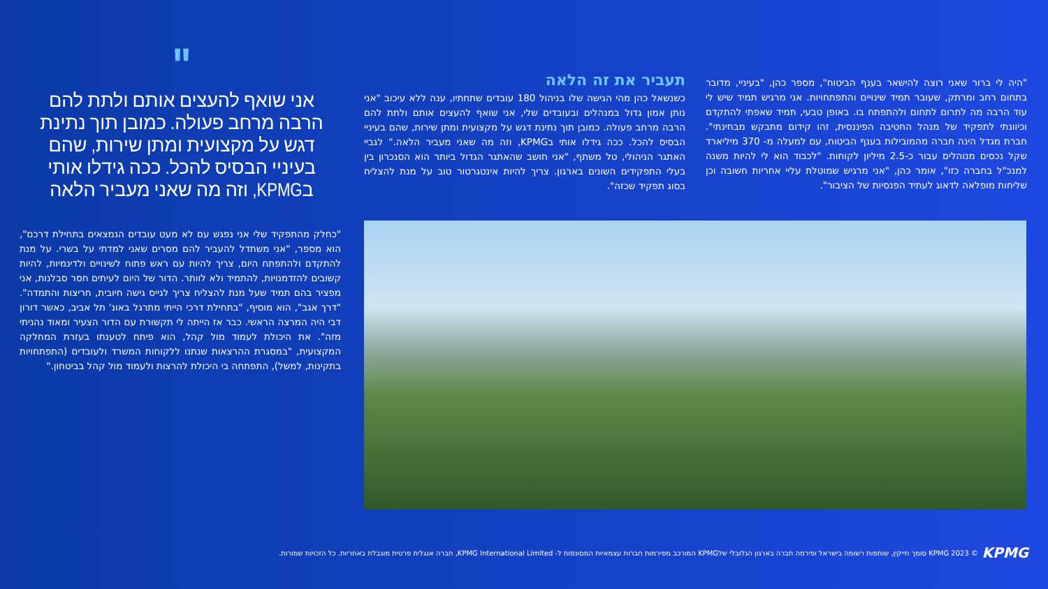"היה לי ברור שאני רוצה להישאר בענף הביטוח", מספר כהן, "בעיניי, מדובר בתחום רחב ומרתק, שעובר תמיד שינויים והתפתחויות. אני מרגיש תמיד שיש לי עוד הרבה מה לתרום לתחום ולהתפתח בו. באופן טבעי, תמיד שאפתי להתקדם וכיוונתי לתפקיד של מנהל החטיבה הפיננסית, זהו קידום מתבקש מבחינתי". חברת מגדל הינה חברה מהמובילות בענף הביטוח, עם למעלה מ- 370 מיליארד שקל נכסים מנוהלים עבור כ-2.5 מיליון לקוחות. "לכבוד הוא לי להיות משנה למנכ"ל בחברה כזו", אומר כהן, "אני מרגיש שמוטלת עליי אחריות חשובה וכן שליחות מופלאה לדאוג לעתיד הפנסיות של הציבור".
תעביר את זה הלאה
כשנשאל כהן מהי הגישה שלו בניהול 180 עובדים שתחתיו, ענה ללא עיכוב "אני נותן אמון גדול במנהלים ובעובדים שלי, אני שואף להעצים אותם ולתת להם הרבה מרחב פעולה. כמובן תוך נתינת דגש על מקצועית ומתן שירות, שהם בעיניי הבסיס להכל. ככה גידלו אותי בKPMG, וזה מה שאני מעביר הלאה." לגביי האתגר הניהולי, טל משתף, "אני חושב שהאתגר הגדול ביותר הוא הסנכרון בין בעלי התפקידים השונים בארגון. צריך להיות אינטגרטור טוב על מנת להצליח בסוג תפקיד שכזה".
"
אני שואף להעצים אותם ולתת להם הרבה מרחב פעולה. כמובן תוך נתינת דגש על מקצועית ומתן שירות, שהם בעיניי הבסיס להכל. ככה גידלו אותי בKPMG, וזה מה שאני מעביר הלאה
"כחלק מהתפקיד שלי אני נפגש עם לא מעט עובדים הנמצאים בתחילת דרכם", הוא מספר, "אני משתדל להעביר להם מסרים שאני למדתי על בשרי. על מנת להתקדם ולהתפתח היום, צריך להיות עם ראש פתוח לשינויים ולדינמיות, להיות קשובים להזדמנויות, להתמיד ולא לוותר. הדור של היום לעיתים חסר סבלנות, אני מפציר בהם תמיד שעל מנת להצליח צריך לגייס גישה חיובית, חריצות והתמדה". "דרך אגב", הוא מוסיף, "בתחילת דרכי הייתי מתרגל באונ' תל אביב, כאשר דורון דבי היה המרצה הראשי. כבר אז הייתה לי תקשורת עם הדור הצעיר ומאוד נהניתי מזה". את היכולת לעמוד מול קהל, הוא פיתח לטענתו בעזרת המחלקה המקצועית, "במסגרת ההרצאות שנתנו ללקוחות המשרד ולעובדים (התפתחויות בתקינות, למשל), התפתחה בי היכולת להרצות ולעמוד מול קהל בביטחון."
© 2023 KPMG סומך חייקין, שותפות רשומה בישראל ופירמה חברה בארגון הגלובלי שלKPMG המורכב מפירמות חברות עצמאיות המסונפות ל- KPMG International Limited, חברה אנגלית פרטית מוגבלת באחריות. כל הזכויות שמורות.
KPMG